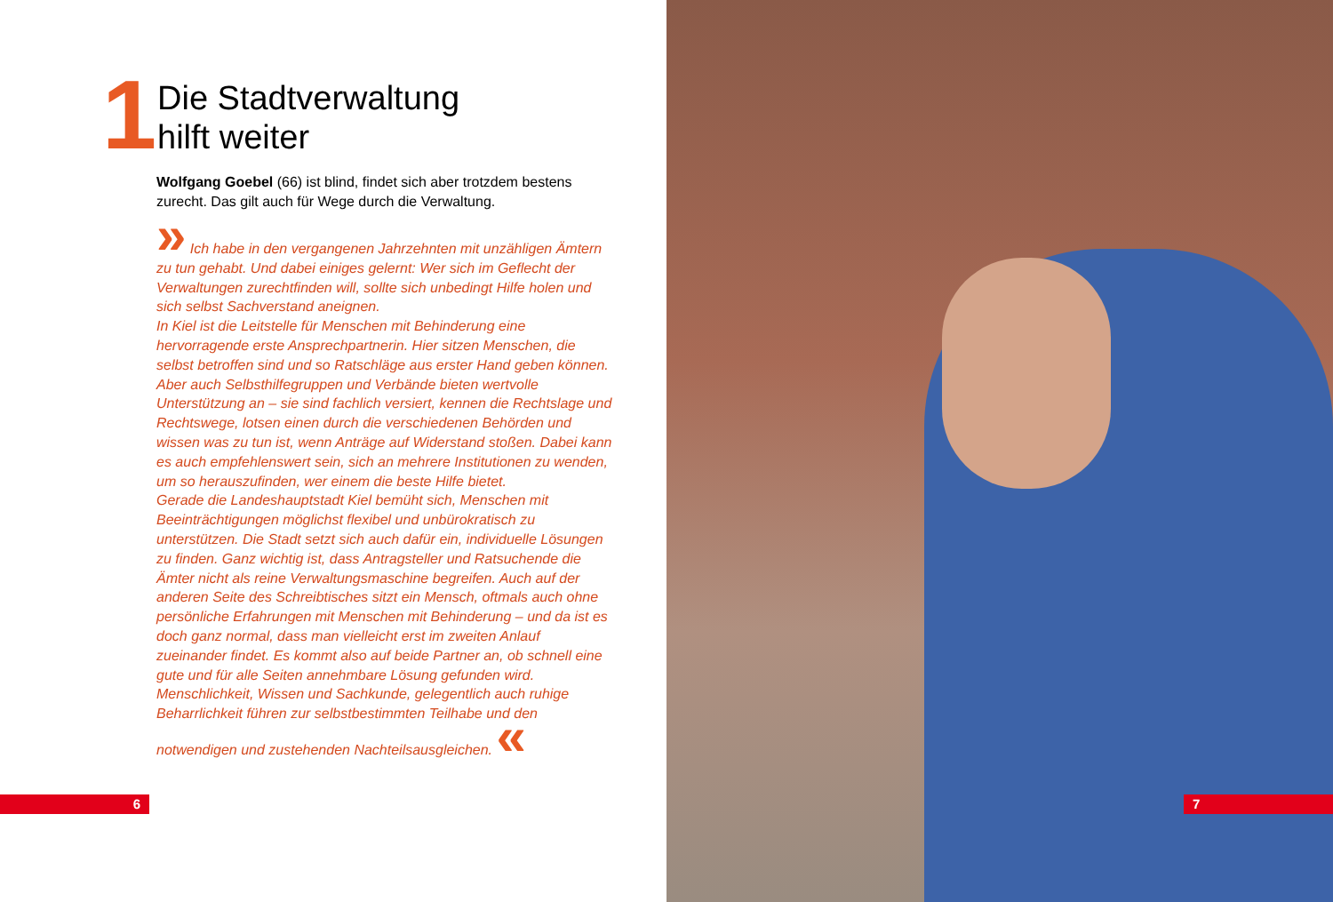1
Die Stadtverwaltung
hilft weiter
Wolfgang Goebel (66) ist blind, findet sich aber trotzdem bestens zurecht. Das gilt auch für Wege durch die Verwaltung.
» Ich habe in den vergangenen Jahrzehnten mit unzähligen Ämtern zu tun gehabt. Und dabei einiges gelernt: Wer sich im Geflecht der Verwaltungen zurechtfinden will, sollte sich unbedingt Hilfe holen und sich selbst Sachverstand aneignen.
In Kiel ist die Leitstelle für Menschen mit Behinderung eine hervorragende erste Ansprechpartnerin. Hier sitzen Menschen, die selbst betroffen sind und so Ratschläge aus erster Hand geben können. Aber auch Selbsthilfegruppen und Verbände bieten wertvolle Unterstützung an – sie sind fachlich versiert, kennen die Rechtslage und Rechtswege, lotsen einen durch die verschiedenen Behörden und wissen was zu tun ist, wenn Anträge auf Widerstand stoßen. Dabei kann es auch empfehlenswert sein, sich an mehrere Institutionen zu wenden, um so herauszufinden, wer einem die beste Hilfe bietet.
Gerade die Landeshauptstadt Kiel bemüht sich, Menschen mit Beeinträchtigungen möglichst flexibel und unbürokratisch zu unterstützen. Die Stadt setzt sich auch dafür ein, individuelle Lösungen zu finden. Ganz wichtig ist, dass Antragsteller und Ratsuchende die Ämter nicht als reine Verwaltungsmaschine begreifen. Auch auf der anderen Seite des Schreibtisches sitzt ein Mensch, oftmals auch ohne persönliche Erfahrungen mit Menschen mit Behinderung – und da ist es doch ganz normal, dass man vielleicht erst im zweiten Anlauf zueinander findet. Es kommt also auf beide Partner an, ob schnell eine gute und für alle Seiten annehmbare Lösung gefunden wird. Menschlichkeit, Wissen und Sachkunde, gelegentlich auch ruhige Beharrlichkeit führen zur selbstbestimmten Teilhabe und den notwendigen und zustehenden Nachteilsausgleichen. «
6
7